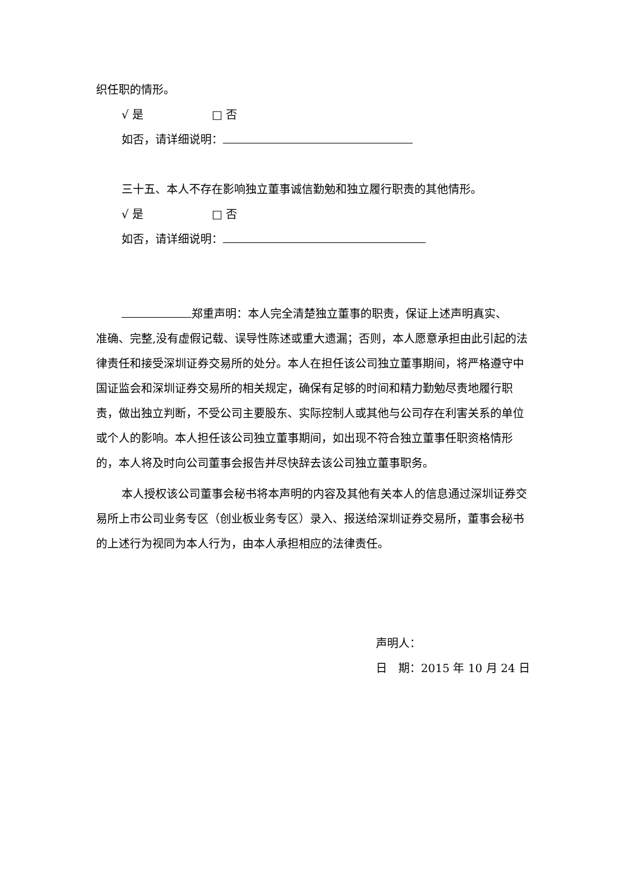织任职的情形。
√ 是 □ 否
如否，请详细说明：
三十五、本人不存在影响独立董事诚信勤勉和独立履行职责的其他情形。
√ 是 □ 否
如否，请详细说明：
郑重声明：本人完全清楚独立董事的职责，保证上述声明真实、
准确、完整,没有虚假记载、误导性陈述或重大遗漏；否则，本人愿意承担由此引起的法律责任和接受深圳证券交易所的处分。本人在担任该公司独立董事期间，将严格遵守中国证监会和深圳证券交易所的相关规定，确保有足够的时间和精力勤勉尽责地履行职责，做出独立判断，不受公司主要股东、实际控制人或其他与公司存在利害关系的单位或个人的影响。本人担任该公司独立董事期间，如出现不符合独立董事任职资格情形的，本人将及时向公司董事会报告并尽快辞去该公司独立董事职务。
本人授权该公司董事会秘书将本声明的内容及其他有关本人的信息通过深圳证券交易所上市公司业务专区（创业板业务专区）录入、报送给深圳证券交易所，董事会秘书的上述行为视同为本人行为，由本人承担相应的法律责任。
声明人：
日　期：2015 年 10 月 24 日